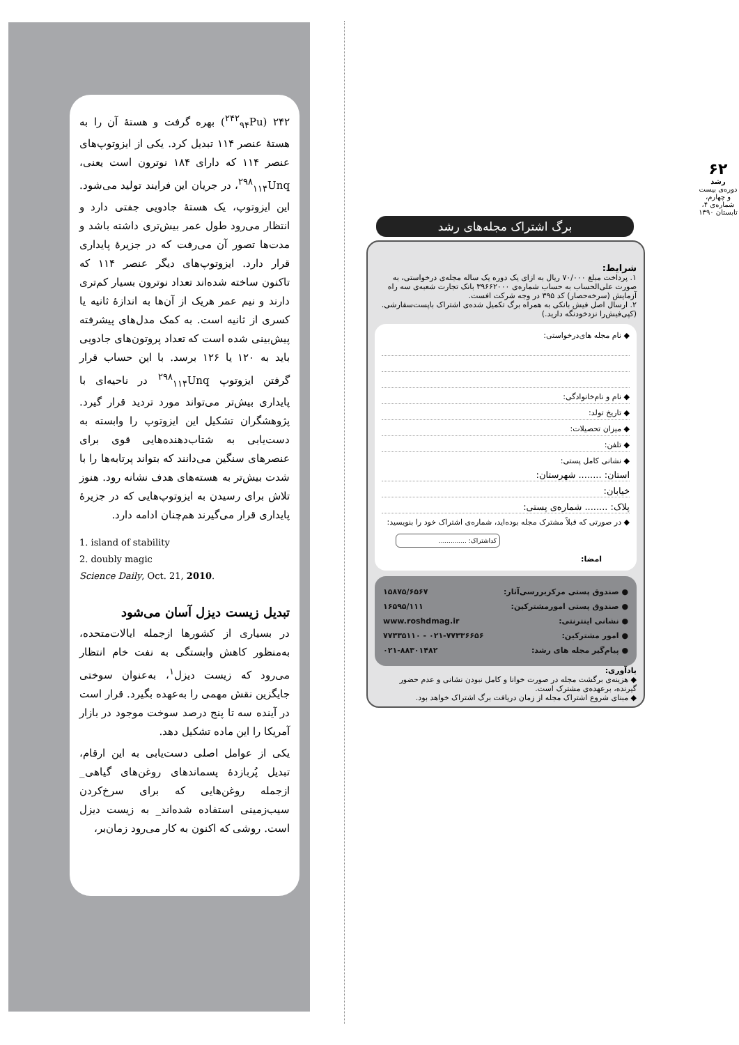۲۴۲ (<sup>۲۴۲</sup><sub>۹۴</sub>Pu) بهره گرفت و هستهٔ آن را به هستهٔ عنصر ۱۱۴ تبدیل کرد. یکی از ایزوتوپ‌های عنصر ۱۱۴ که دارای ۱۸۴ نوترون است یعنی، <sup>۲۹۸</sup><sub>۱۱۴</sub>Unq، در جریان این فرایند تولید می‌شود. این ایزوتوپ، یک هستهٔ جادویی جفتی دارد و انتظار می‌رود طول عمر بیش‌تری داشته باشد و مدت‌ها تصور آن می‌رفت که در جزیرهٔ پایداری قرار دارد. ایزوتوپ‌های دیگر عنصر ۱۱۴ که تاکنون ساخته شده‌اند تعداد نوترون بسیار کم‌تری دارند و نیم عمر هریک از آن‌ها به اندازهٔ ثانیه یا کسری از ثانیه است. به کمک مدل‌های پیشرفته پیش‌بینی شده است که تعداد پروتون‌های جادویی باید به ۱۲۰ یا ۱۲۶ برسد. با این حساب قرار گرفتن ایزوتوپ <sup>۲۹۸</sup><sub>۱۱۴</sub>Unq در ناحیه‌ای با پایداری بیش‌تر می‌تواند مورد تردید قرار گیرد. پژوهشگران تشکیل این ایزوتوپ را وابسته به دست‌یابی به شتاب‌دهنده‌هایی قوی برای عنصرهای سنگین می‌دانند که بتواند پرتابه‌ها را با شدت بیش‌تر به هسته‌های هدف نشانه رود. هنوز تلاش برای رسیدن به ایزوتوپ‌هایی که در جزیرهٔ پایداری قرار می‌گیرند هم‌چنان ادامه دارد.
1. island of stability
2. doubly magic
Science Daily, Oct. 21, 2010.
تبدیل زیست دیزل آسان می‌شود
در بسیاری از کشورها ازجمله ایالات‌متحده، به‌منظور کاهش وابستگی به نفت خام انتظار می‌رود که زیست دیزل<sup>۱</sup>، به‌عنوان سوختی جایگزین نقش مهمی را به‌عهده بگیرد. قرار است در آینده سه تا پنج درصد سوخت موجود در بازار آمریکا را این ماده تشکیل دهد.
یکی از عوامل اصلی دست‌یابی به این ارقام، تبدیل پُربازدهٔ پسماندهای روغن‌های گیاهی_ ازجمله روغن‌هایی که برای سرخ‌کردن سیب‌زمینی استفاده شده‌اند_ به زیست دیزل است. روشی که اکنون به کار می‌رود زمان‌بر،
۶۲
رشد
دوره‌ی بیست و چهارم، شماره‌ی ۴، تابستان ۱۳۹۰
برگ اشتراک مجله‌های رشد
شرایط:
۱. پرداخت مبلغ ۷۰/۰۰۰ ریال به ازای یک دوره یک ساله مجله‌ی درخواستی، به صورت علی‌الحساب به حساب شماره‌ی ۳۹۶۶۲۰۰۰ بانک تجارت شعبه‌ی سه راه آزمایش (سرخه‌حصار) کد ۳۹۵ در وجه شرکت افست.
۲. ارسال اصل فیش بانکی به همراه برگ تکمیل شده‌ی اشتراک باپست‌سفارشی. (کپی‌فیش‌را نزدخودنگه دارید.)
◆ نام مجله های‌درخواستی:
◆ نام و نام‌خانوادگی:
◆ تاریخ تولد:
◆ میزان تحصیلات:
◆ تلفن:
◆ نشانی کامل پستی:
استان: ........ شهرستان:
خیابان:
پلاک: ........ شماره‌ی پستی:
◆ در صورتی که قبلاً مشترک مجله بوده‌اید، شماره‌ی اشتراک خود را بنویسید:
کداشتراک: ..............
امضا:
● صندوق پستی مرکزبررسی‌آثار: ۱۵۸۷۵/۶۵۶۷
● صندوق پستی امورمشترکین: ۱۶۵۹۵/۱۱۱
● نشانی اینترنتی: www.roshdmag.ir
● امور مشترکین: ۰۲۱-۷۷۳۳۶۶۵۶ - ۷۷۳۳۵۱۱۰
● پیام‌گیر مجله های رشد: ۰۲۱-۸۸۳۰۱۴۸۲
یادآوری:
◆ هزینه‌ی برگشت مجله در صورت خوانا و کامل نبودن نشانی و عدم حضور گیرنده، برعهده‌ی مشترک است.
◆ مبنای شروع اشتراک مجله از زمان دریافت برگ اشتراک خواهد بود.